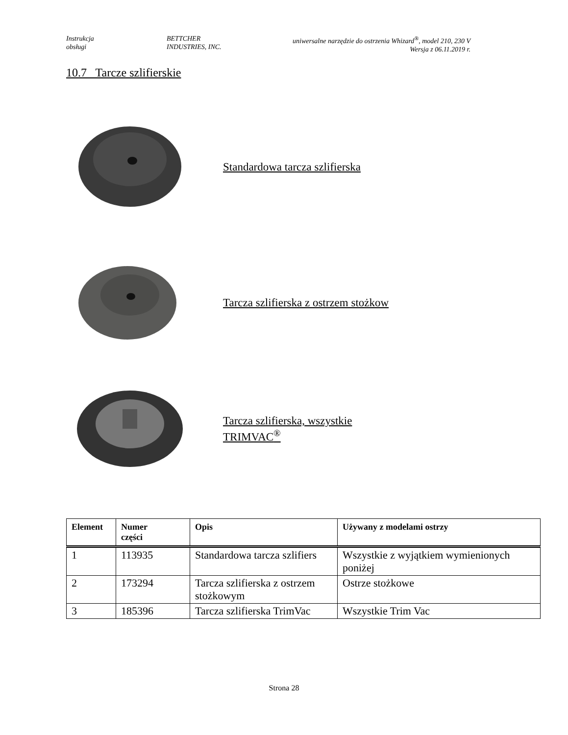Instrukcja
obsługi
BETTCHER
INDUSTRIES, INC.
uniwersalne narzędzie do ostrzenia Whizard<sup>®</sup>, model 210, 230 V
Wersja z 06.11.2019 r.
10.7 Tarcze szlifierskie
Standardowa tarcza szlifierska
Tarcza szlifierska z ostrzem stożkow
Tarcza szlifierska, wszystkie
TRIMVAC<sup>®</sup>
| Element | Numer części | Opis | Używany z modelami ostrzy |
| --- | --- | --- | --- |
| 1 | 113935 | Standardowa tarcza szlifiers | Wszystkie z wyjątkiem wymienionych poniżej |
| 2 | 173294 | Tarcza szlifierska z ostrzem stożkowym | Ostrze stożkowe |
| 3 | 185396 | Tarcza szlifierska TrimVac | Wszystkie Trim Vac |
Strona 28